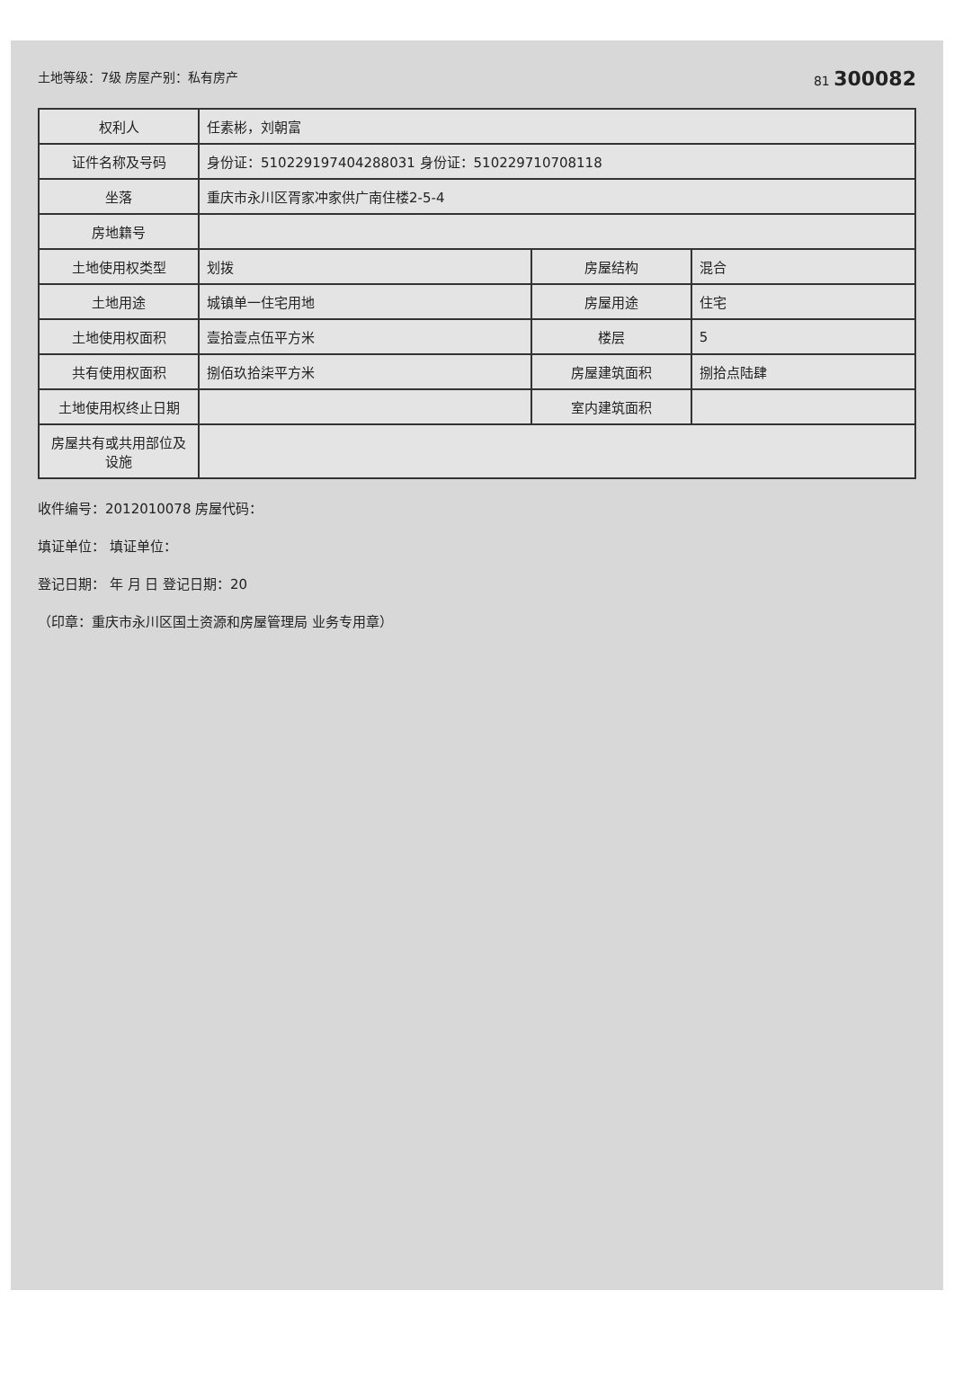土地等级：7级 房屋产别：私有房产 81 300082
| 权利人 | 任素彬，刘朝富 | | |
| 证件名称及号码 | 身份证：510229197404288031 身份证：510229710708118 | | |
| 坐落 | 重庆市永川区胥家冲家供广南住楼2-5-4 | | |
| 房地籍号 | | | |
| 土地使用权类型 | 划拨 | 房屋结构 | 混合 |
| 土地用途 | 城镇单一住宅用地 | 房屋用途 | 住宅 |
| 土地使用权面积 | 壹拾壹点伍平方米 | 楼层 | 5 |
| 共有使用权面积 | 捌佰玖拾柒平方米 | 房屋建筑面积 | 捌拾点陆肆 |
| 土地使用权终止日期 | | 室内建筑面积 | |
| 房屋共有或共用部位及设施 | | | |
收件编号：2012010078 房屋代码：
填证单位： 填证单位：
登记日期： 年 月 日 登记日期：20
（印章：重庆市永川区国土资源和房屋管理局 业务专用章）